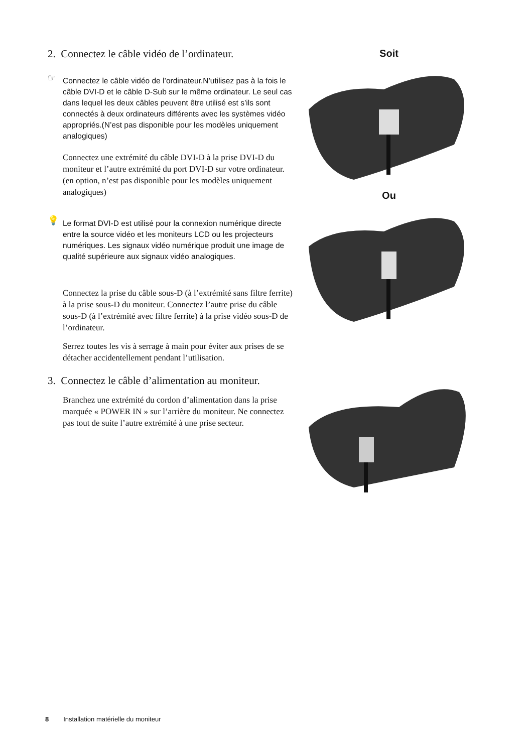2. Connectez le câble vidéo de l’ordinateur.
☞ Connectez le câble vidéo de l’ordinateur.N’utilisez pas à la fois le câble DVI-D et le câble D-Sub sur le même ordinateur. Le seul cas dans lequel les deux câbles peuvent être utilisé est s’ils sont connectés à deux ordinateurs différents avec les systèmes vidéo appropriés.(N’est pas disponible pour les modèles uniquement analogiques)
Connectez une extrémité du câble DVI-D à la prise DVI-D du moniteur et l’autre extrémité du port DVI-D sur votre ordinateur. (en option, n’est pas disponible pour les modèles uniquement analogiques)
💡 Le format DVI-D est utilisé pour la connexion numérique directe entre la source vidéo et les moniteurs LCD ou les projecteurs numériques. Les signaux vidéo numérique produit une image de qualité supérieure aux signaux vidéo analogiques.
Connectez la prise du câble sous-D (à l’extrémité sans filtre ferrite) à la prise sous-D du moniteur. Connectez l’autre prise du câble sous-D (à l’extrémité avec filtre ferrite) à la prise vidéo sous-D de l’ordinateur.
Serrez toutes les vis à serrage à main pour éviter aux prises de se détacher accidentellement pendant l’utilisation.
3. Connectez le câble d’alimentation au moniteur.
Branchez une extrémité du cordon d’alimentation dans la prise marquée « POWER IN » sur l’arrière du moniteur. Ne connectez pas tout de suite l’autre extrémité à une prise secteur.
Soit
Ou
8 Installation matérielle du moniteur